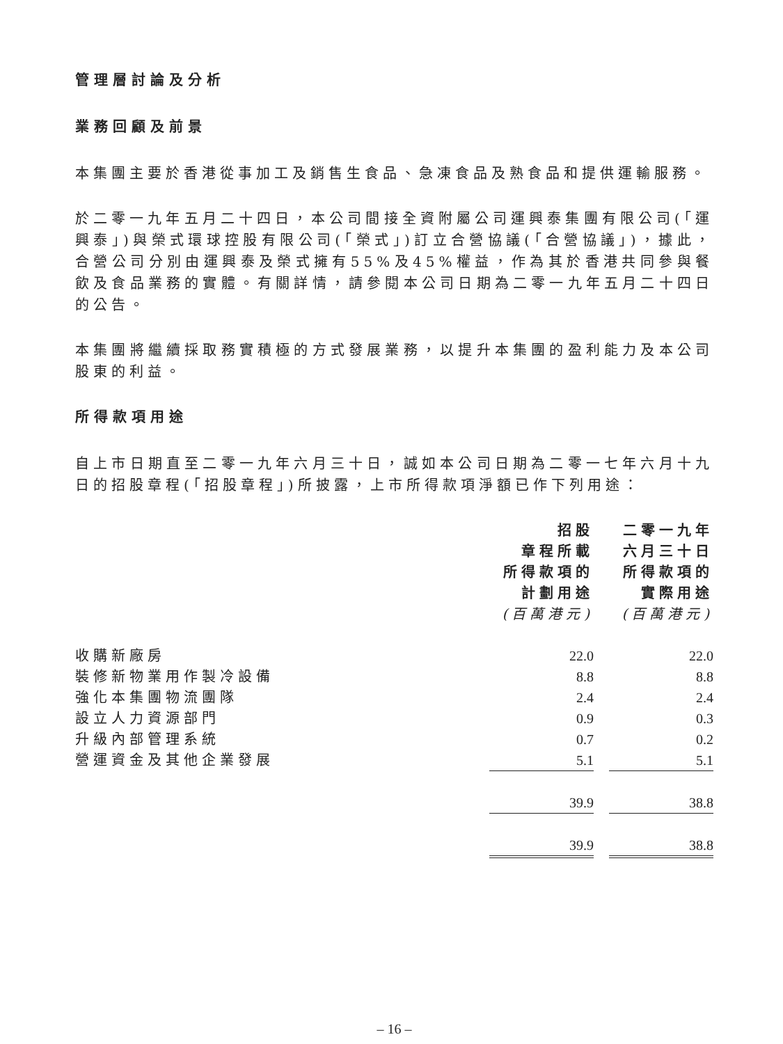管理層討論及分析
業務回顧及前景
本集團主要於香港從事加工及銷售生食品、急凍食品及熟食品和提供運輸服務。
於二零一九年五月二十四日，本公司間接全資附屬公司運興泰集團有限公司(「運興泰」)與榮式環球控股有限公司(「榮式」)訂立合營協議(「合營協議」)，據此，合營公司分別由運興泰及榮式擁有55%及45%權益，作為其於香港共同參與餐飲及食品業務的實體。有關詳情，請參閱本公司日期為二零一九年五月二十四日的公告。
本集團將繼續採取務實積極的方式發展業務，以提升本集團的盈利能力及本公司股東的利益。
所得款項用途
自上市日期直至二零一九年六月三十日，誠如本公司日期為二零一七年六月十九日的招股章程(「招股章程」)所披露，上市所得款項淨額已作下列用途：
| | 招股 章程所載 所得款項的 計劃用途 (百萬港元) | | 二零一九年 六月三十日 所得款項的 實際用途 (百萬港元) |
| --- | --- | --- | --- |
| 收購新廠房 | 22.0 | | 22.0 |
| 裝修新物業用作製冷設備 | 8.8 | | 8.8 |
| 強化本集團物流團隊 | 2.4 | | 2.4 |
| 設立人力資源部門 | 0.9 | | 0.3 |
| 升級內部管理系統 | 0.7 | | 0.2 |
| 營運資金及其他企業發展 | 5.1 | | 5.1 |
| | 39.9 | | 38.8 |
| | 39.9 | | 38.8 |
– 16 –